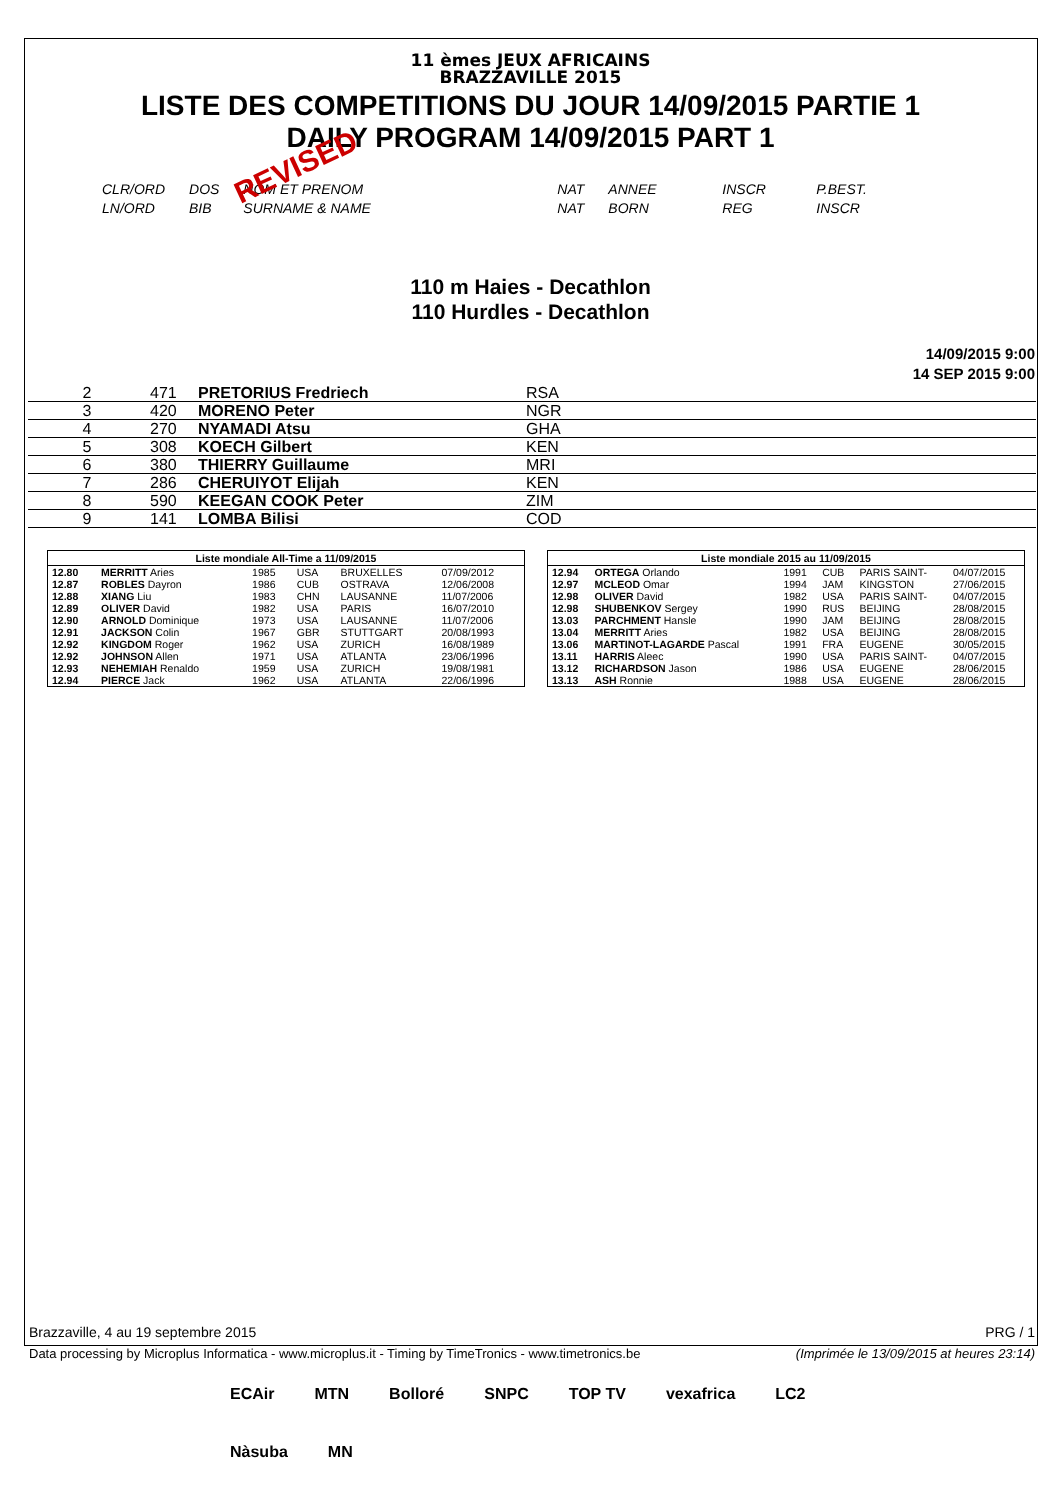11 èmes JEUX AFRICAINS
BRAZZAVILLE 2015
LISTE DES COMPETITIONS DU JOUR 14/09/2015 PARTIE 1
DAILY PROGRAM 14/09/2015 PART 1
REVISED
CLR/ORD
LN/ORD
DOS
BIB
NOM ET PRENOM
SURNAME & NAME
NAT
NAT
ANNEE
BORN
INSCR
REG
P.BEST.
INSCR
110 m Haies - Decathlon
110 Hurdles - Decathlon
14/09/2015 9:00
14 SEP 2015 9:00
| 2 | 471 | PRETORIUS Fredriech | RSA |
| 3 | 420 | MORENO Peter | NGR |
| 4 | 270 | NYAMADI Atsu | GHA |
| 5 | 308 | KOECH Gilbert | KEN |
| 6 | 380 | THIERRY Guillaume | MRI |
| 7 | 286 | CHERUIYOT Elijah | KEN |
| 8 | 590 | KEEGAN COOK Peter | ZIM |
| 9 | 141 | LOMBA Bilisi | COD |
| Liste mondiale All-Time a 11/09/2015 | | | | | |
| --- | --- | --- | --- | --- | --- |
| 12.80 | MERRITT Aries | 1985 | USA | BRUXELLES | 07/09/2012 |
| 12.87 | ROBLES Dayron | 1986 | CUB | OSTRAVA | 12/06/2008 |
| 12.88 | XIANG Liu | 1983 | CHN | LAUSANNE | 11/07/2006 |
| 12.89 | OLIVER David | 1982 | USA | PARIS | 16/07/2010 |
| 12.90 | ARNOLD Dominique | 1973 | USA | LAUSANNE | 11/07/2006 |
| 12.91 | JACKSON Colin | 1967 | GBR | STUTTGART | 20/08/1993 |
| 12.92 | KINGDOM Roger | 1962 | USA | ZURICH | 16/08/1989 |
| 12.92 | JOHNSON Allen | 1971 | USA | ATLANTA | 23/06/1996 |
| 12.93 | NEHEMIAH Renaldo | 1959 | USA | ZURICH | 19/08/1981 |
| 12.94 | PIERCE Jack | 1962 | USA | ATLANTA | 22/06/1996 |
| Liste mondiale 2015 au 11/09/2015 | | | | | |
| --- | --- | --- | --- | --- | --- |
| 12.94 | ORTEGA Orlando | 1991 | CUB | PARIS SAINT- | 04/07/2015 |
| 12.97 | MCLEOD Omar | 1994 | JAM | KINGSTON | 27/06/2015 |
| 12.98 | OLIVER David | 1982 | USA | PARIS SAINT- | 04/07/2015 |
| 12.98 | SHUBENKOV Sergey | 1990 | RUS | BEIJING | 28/08/2015 |
| 13.03 | PARCHMENT Hansle | 1990 | JAM | BEIJING | 28/08/2015 |
| 13.04 | MERRITT Aries | 1982 | USA | BEIJING | 28/08/2015 |
| 13.06 | MARTINOT-LAGARDE Pascal | 1991 | FRA | EUGENE | 30/05/2015 |
| 13.11 | HARRIS Aleec | 1990 | USA | PARIS SAINT- | 04/07/2015 |
| 13.12 | RICHARDSON Jason | 1986 | USA | EUGENE | 28/06/2015 |
| 13.13 | ASH Ronnie | 1988 | USA | EUGENE | 28/06/2015 |
Brazzaville, 4 au 19 septembre 2015 PRG / 1
Data processing by Microplus Informatica - www.microplus.it - Timing by TimeTronics - www.timetronics.be (Imprimée le 13/09/2015 at heures 23:14)
ECAir MTN Bolloré SNPC TOP TV vexafrica LC2 Nàsuba MN